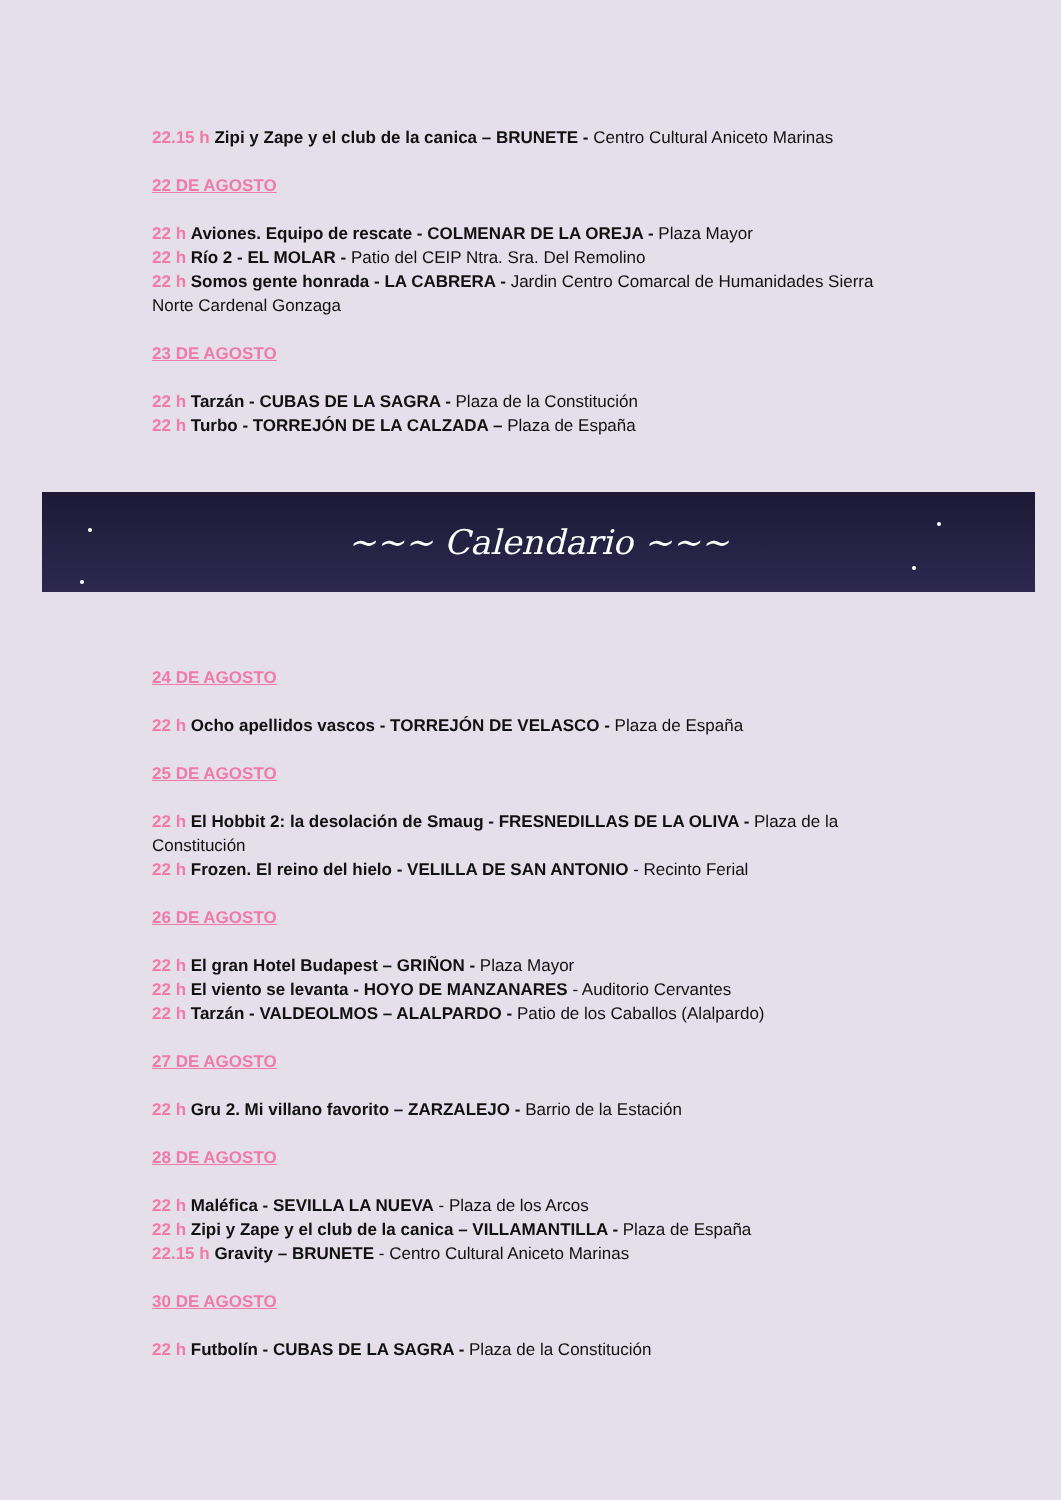22.15 h Zipi y Zape y el club de la canica – BRUNETE - Centro Cultural Aniceto Marinas
22 DE AGOSTO
22 h Aviones. Equipo de rescate - COLMENAR DE LA OREJA - Plaza Mayor
22 h Río 2 - EL MOLAR - Patio del CEIP Ntra. Sra. Del Remolino
22 h Somos gente honrada - LA CABRERA - Jardin Centro Comarcal de Humanidades Sierra Norte Cardenal Gonzaga
23 DE AGOSTO
22 h Tarzán - CUBAS DE LA SAGRA - Plaza de la Constitución
22 h Turbo - TORREJÓN DE LA CALZADA – Plaza de España
~~~ Calendario ~~~
24 DE AGOSTO
22 h Ocho apellidos vascos - TORREJÓN DE VELASCO - Plaza de España
25 DE AGOSTO
22 h El Hobbit 2: la desolación de Smaug - FRESNEDILLAS DE LA OLIVA - Plaza de la Constitución
22 h Frozen. El reino del hielo - VELILLA DE SAN ANTONIO - Recinto Ferial
26 DE AGOSTO
22 h El gran Hotel Budapest – GRIÑON - Plaza Mayor
22 h El viento se levanta - HOYO DE MANZANARES - Auditorio Cervantes
22 h Tarzán - VALDEOLMOS – ALALPARDO - Patio de los Caballos (Alalpardo)
27 DE AGOSTO
22 h Gru 2. Mi villano favorito – ZARZALEJO - Barrio de la Estación
28 DE AGOSTO
22 h Maléfica - SEVILLA LA NUEVA - Plaza de los Arcos
22 h Zipi y Zape y el club de la canica – VILLAMANTILLA - Plaza de España
22.15 h Gravity – BRUNETE - Centro Cultural Aniceto Marinas
30 DE AGOSTO
22 h Futbolín - CUBAS DE LA SAGRA - Plaza de la Constitución